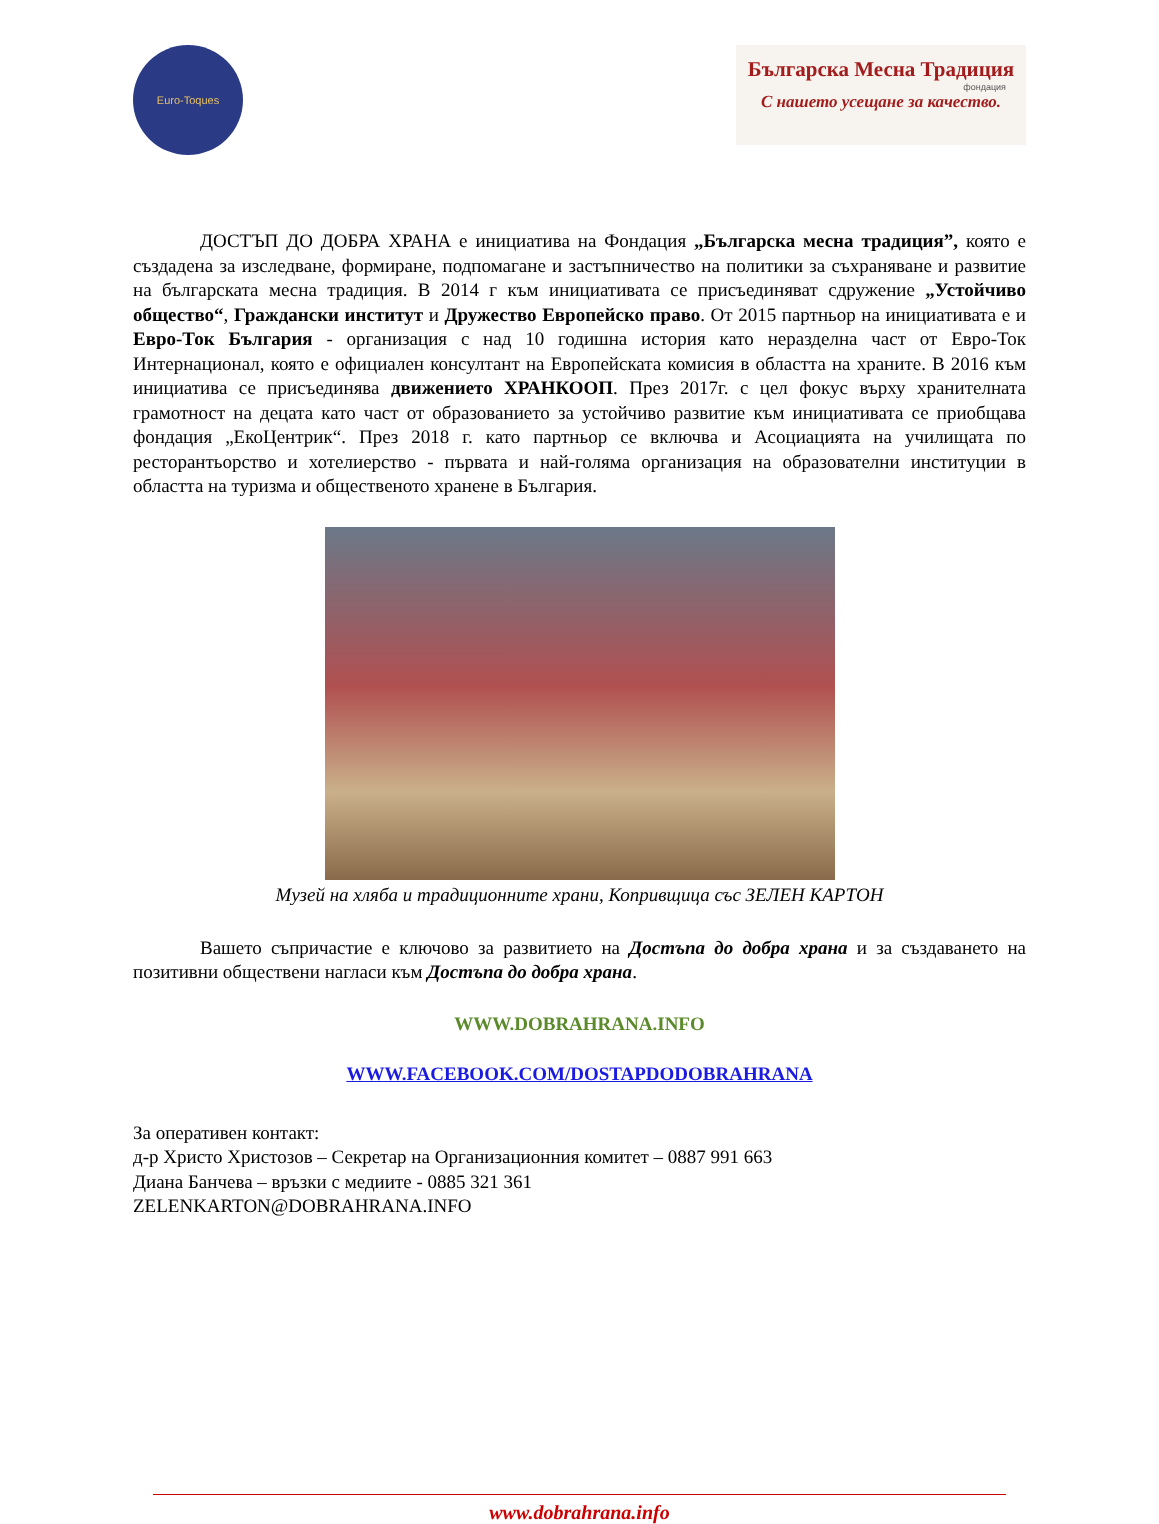Euro-Toques
Българска Месна Традиция
фондация
С нашето усещане за качество.
ДОСТЪП ДО ДОБРА ХРАНА е инициатива на Фондация „Българска месна традиция”, която е създадена за изследване, формиране, подпомагане и застъпничество на политики за съхраняване и развитие на българската месна традиция. В 2014 г към инициативата се присъединяват сдружение „Устойчиво общество“, Граждански институт и Дружество Европейско право. От 2015 партньор на инициативата е и Евро-Ток България - организация с над 10 годишна история като неразделна част от Евро-Ток Интернационал, която е официален консултант на Европейската комисия в областта на храните. В 2016 към инициатива се присъединява движението ХРАНКООП. През 2017г. с цел фокус върху хранителната грамотност на децата като част от образованието за устойчиво развитие към инициативата се приобщава фондация „ЕкоЦентрик“. През 2018 г. като партньор се включва и Асоциацията на училищата по ресторантьорство и хотелиерство - първата и най-голяма организация на образователни институции в областта на туризма и общественото хранене в България.
Музей на хляба и традиционните храни, Копривщица със ЗЕЛЕН КАРТОН
Вашето съпричастие е ключово за развитието на Достъпа до добра храна и за създаването на позитивни обществени нагласи към Достъпа до добра храна.
WWW.DOBRAHRANA.INFO
WWW.FACEBOOK.COM/DOSTAPDODOBRAHRANA
За оперативен контакт:
д-р Христо Христозов – Секретар на Организационния комитет – 0887 991 663
Диана Банчева – връзки с медиите - 0885 321 361
ZELENKARTON@DOBRAHRANA.INFO
www.dobrahrana.info